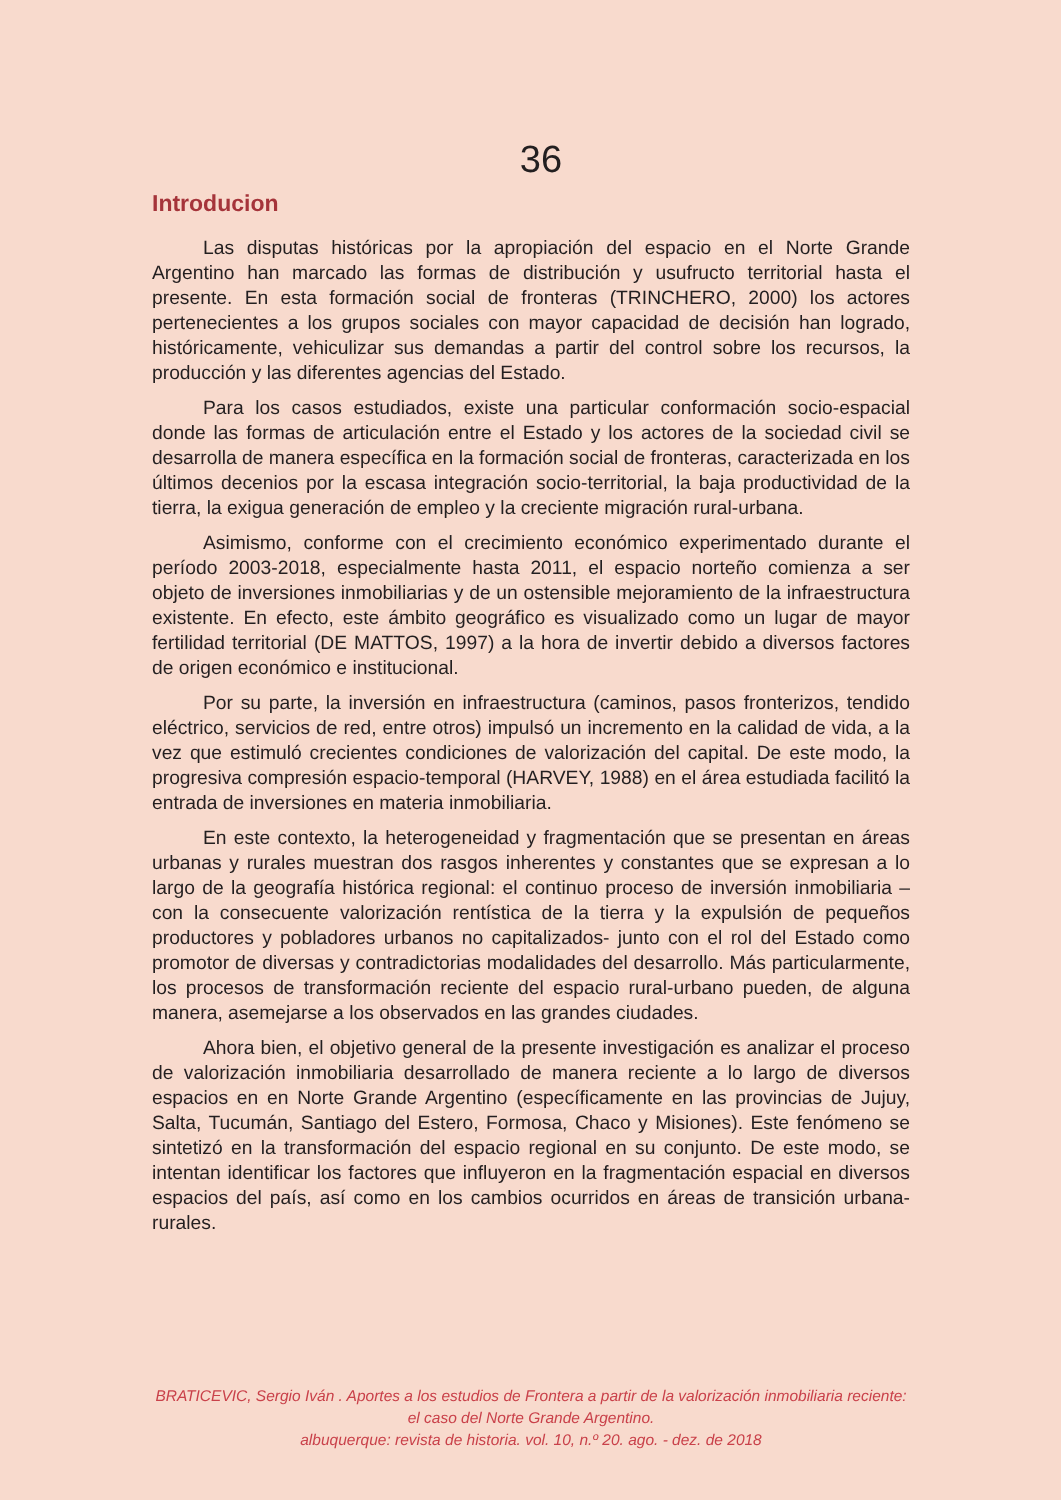36
Introducion
Las disputas históricas por la apropiación del espacio en el Norte Grande Argentino han marcado las formas de distribución y usufructo territorial hasta el presente. En esta formación social de fronteras (TRINCHERO, 2000) los actores pertenecientes a los grupos sociales con mayor capacidad de decisión han logrado, históricamente, vehiculizar sus demandas a partir del control sobre los recursos, la producción y las diferentes agencias del Estado.
Para los casos estudiados, existe una particular conformación socio-espacial donde las formas de articulación entre el Estado y los actores de la sociedad civil se desarrolla de manera específica en la formación social de fronteras, caracterizada en los últimos decenios por la escasa integración socio-territorial, la baja productividad de la tierra, la exigua generación de empleo y la creciente migración rural-urbana.
Asimismo, conforme con el crecimiento económico experimentado durante el período 2003-2018, especialmente hasta 2011, el espacio norteño comienza a ser objeto de inversiones inmobiliarias y de un ostensible mejoramiento de la infraestructura existente. En efecto, este ámbito geográfico es visualizado como un lugar de mayor fertilidad territorial (DE MATTOS, 1997) a la hora de invertir debido a diversos factores de origen económico e institucional.
Por su parte, la inversión en infraestructura (caminos, pasos fronterizos, tendido eléctrico, servicios de red, entre otros) impulsó un incremento en la calidad de vida, a la vez que estimuló crecientes condiciones de valorización del capital. De este modo, la progresiva compresión espacio-temporal (HARVEY, 1988) en el área estudiada facilitó la entrada de inversiones en materia inmobiliaria.
En este contexto, la heterogeneidad y fragmentación que se presentan en áreas urbanas y rurales muestran dos rasgos inherentes y constantes que se expresan a lo largo de la geografía histórica regional: el continuo proceso de inversión inmobiliaria –con la consecuente valorización rentística de la tierra y la expulsión de pequeños productores y pobladores urbanos no capitalizados- junto con el rol del Estado como promotor de diversas y contradictorias modalidades del desarrollo. Más particularmente, los procesos de transformación reciente del espacio rural-urbano pueden, de alguna manera, asemejarse a los observados en las grandes ciudades.
Ahora bien, el objetivo general de la presente investigación es analizar el proceso de valorización inmobiliaria desarrollado de manera reciente a lo largo de diversos espacios en en Norte Grande Argentino (específicamente en las provincias de Jujuy, Salta, Tucumán, Santiago del Estero, Formosa, Chaco y Misiones). Este fenómeno se sintetizó en la transformación del espacio regional en su conjunto. De este modo, se intentan identificar los factores que influyeron en la fragmentación espacial en diversos espacios del país, así como en los cambios ocurridos en áreas de transición urbana-rurales.
BRATICEVIC, Sergio Iván . Aportes a los estudios de Frontera a partir de la valorización inmobiliaria reciente: el caso del Norte Grande Argentino.
albuquerque: revista de historia. vol. 10, n.º 20. ago. - dez. de 2018